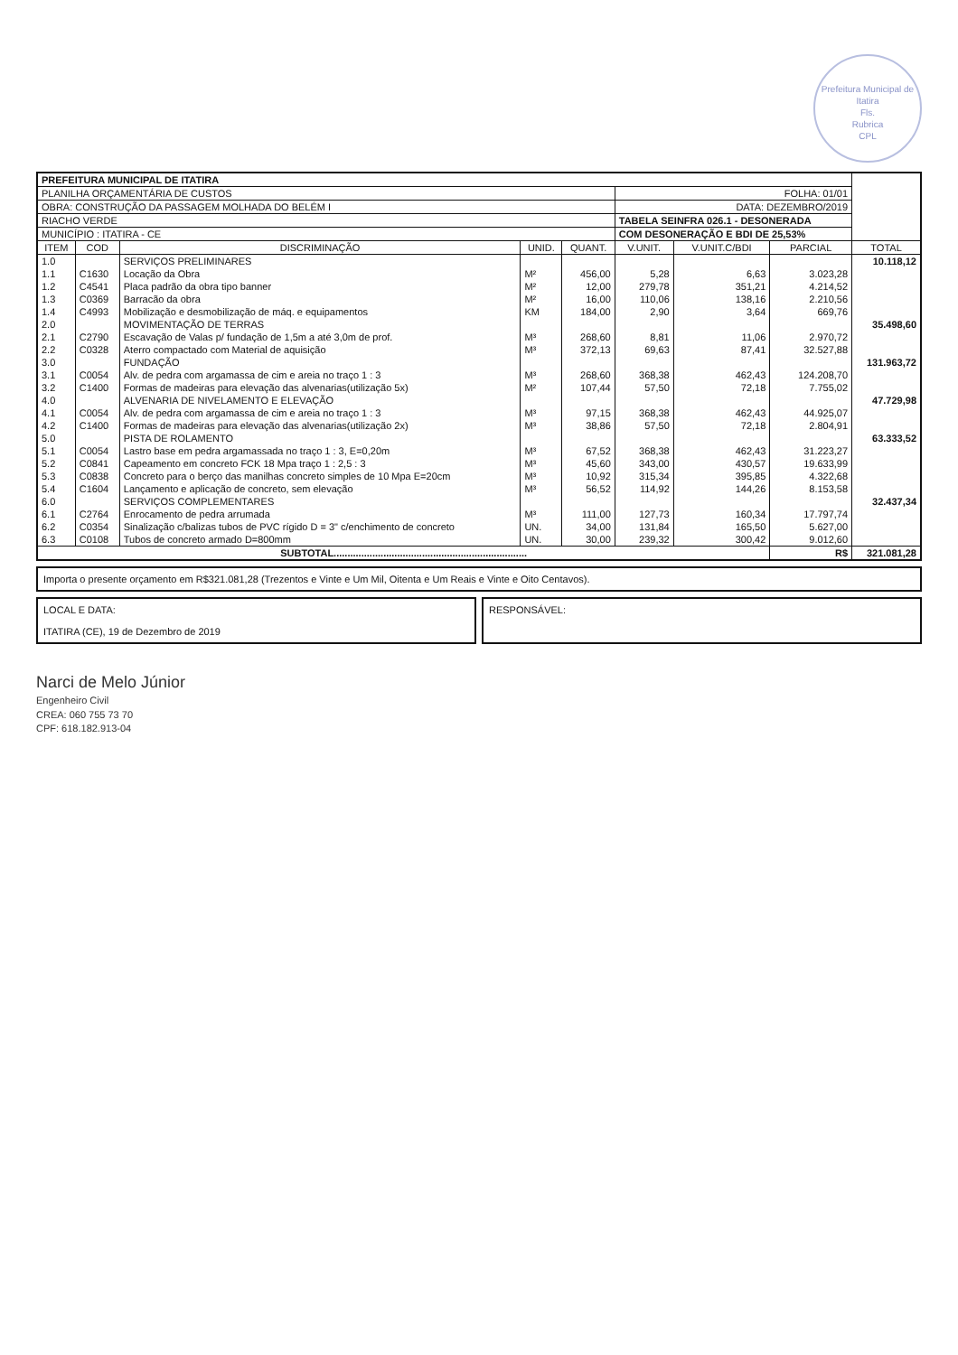Prefeitura Municipal de Itatira
Fls.
Rubrica
CPL
| PREFEITURA MUNICIPAL DE ITATIRA | | | | | | | | |
| PLANILHA ORÇAMENTÁRIA DE CUSTOS | | | | | FOLHA: 01/01 | | | |
| OBRA: CONSTRUÇÃO DA PASSAGEM MOLHADA DO BELÉM I | | | | | DATA: DEZEMBRO/2019 | | | |
| RIACHO VERDE | | | | | TABELA SEINFRA 026.1 - DESONERADA | | | |
| MUNICÍPIO : ITATIRA - CE | | | | | COM DESONERAÇÃO E BDI DE 25,53% | | | |
| ITEM | COD | DISCRIMINAÇÃO | UNID. | QUANT. | V.UNIT. | V.UNIT.C/BDI | PARCIAL | TOTAL |
| 1.0 | | SERVIÇOS PRELIMINARES | | | | | | 10.118,12 |
| 1.1 | C1630 | Locação da Obra | M² | 456,00 | 5,28 | 6,63 | 3.023,28 | |
| 1.2 | C4541 | Placa padrão da obra tipo banner | M² | 12,00 | 279,78 | 351,21 | 4.214,52 | |
| 1.3 | C0369 | Barracão da obra | M² | 16,00 | 110,06 | 138,16 | 2.210,56 | |
| 1.4 | C4993 | Mobilização e desmobilização de máq. e equipamentos | KM | 184,00 | 2,90 | 3,64 | 669,76 | |
| 2.0 | | MOVIMENTAÇÃO DE TERRAS | | | | | | 35.498,60 |
| 2.1 | C2790 | Escavação de Valas p/ fundação de 1,5m a até 3,0m de prof. | M³ | 268,60 | 8,81 | 11,06 | 2.970,72 | |
| 2.2 | C0328 | Aterro compactado com Material de aquisição | M³ | 372,13 | 69,63 | 87,41 | 32.527,88 | |
| 3.0 | | FUNDAÇÃO | | | | | | 131.963,72 |
| 3.1 | C0054 | Alv. de pedra com argamassa de cim e areia no traço 1 : 3 | M³ | 268,60 | 368,38 | 462,43 | 124.208,70 | |
| 3.2 | C1400 | Formas de madeiras para elevação das alvenarias(utilização 5x) | M² | 107,44 | 57,50 | 72,18 | 7.755,02 | |
| 4.0 | | ALVENARIA DE NIVELAMENTO E ELEVAÇÃO | | | | | | 47.729,98 |
| 4.1 | C0054 | Alv. de pedra com argamassa de cim e areia no traço 1 : 3 | M³ | 97,15 | 368,38 | 462,43 | 44.925,07 | |
| 4.2 | C1400 | Formas de madeiras para elevação das alvenarias(utilização 2x) | M³ | 38,86 | 57,50 | 72,18 | 2.804,91 | |
| 5.0 | | PISTA DE ROLAMENTO | | | | | | 63.333,52 |
| 5.1 | C0054 | Lastro base em pedra argamassada no traço 1 : 3, E=0,20m | M³ | 67,52 | 368,38 | 462,43 | 31.223,27 | |
| 5.2 | C0841 | Capeamento em concreto FCK 18 Mpa traço 1 : 2,5 : 3 | M³ | 45,60 | 343,00 | 430,57 | 19.633,99 | |
| 5.3 | C0838 | Concreto para o berço das manilhas concreto simples de 10 Mpa E=20cm | M³ | 10,92 | 315,34 | 395,85 | 4.322,68 | |
| 5.4 | C1604 | Lançamento e aplicação de concreto, sem elevação | M³ | 56,52 | 114,92 | 144,26 | 8.153,58 | |
| 6.0 | | SERVIÇOS COMPLEMENTARES | | | | | | 32.437,34 |
| 6.1 | C2764 | Enrocamento de pedra arrumada | M³ | 111,00 | 127,73 | 160,34 | 17.797,74 | |
| 6.2 | C0354 | Sinalização c/balizas tubos de PVC rígido D = 3" c/enchimento de concreto | UN. | 34,00 | 131,84 | 165,50 | 5.627,00 | |
| 6.3 | C0108 | Tubos de concreto armado D=800mm | UN. | 30,00 | 239,32 | 300,42 | 9.012,60 | |
| SUBTOTAL...................................................................... | | | | | | | R$ | 321.081,28 |
Importa o presente orçamento em R$321.081,28 (Trezentos e Vinte e Um Mil, Oitenta e Um Reais e Vinte e Oito Centavos).
LOCAL E DATA:
ITATIRA (CE), 19 de Dezembro de 2019
RESPONSÁVEL:
Narci de Melo Júnior
Engenheiro Civil
CREA: 060 755 73 70
CPF: 618.182.913-04